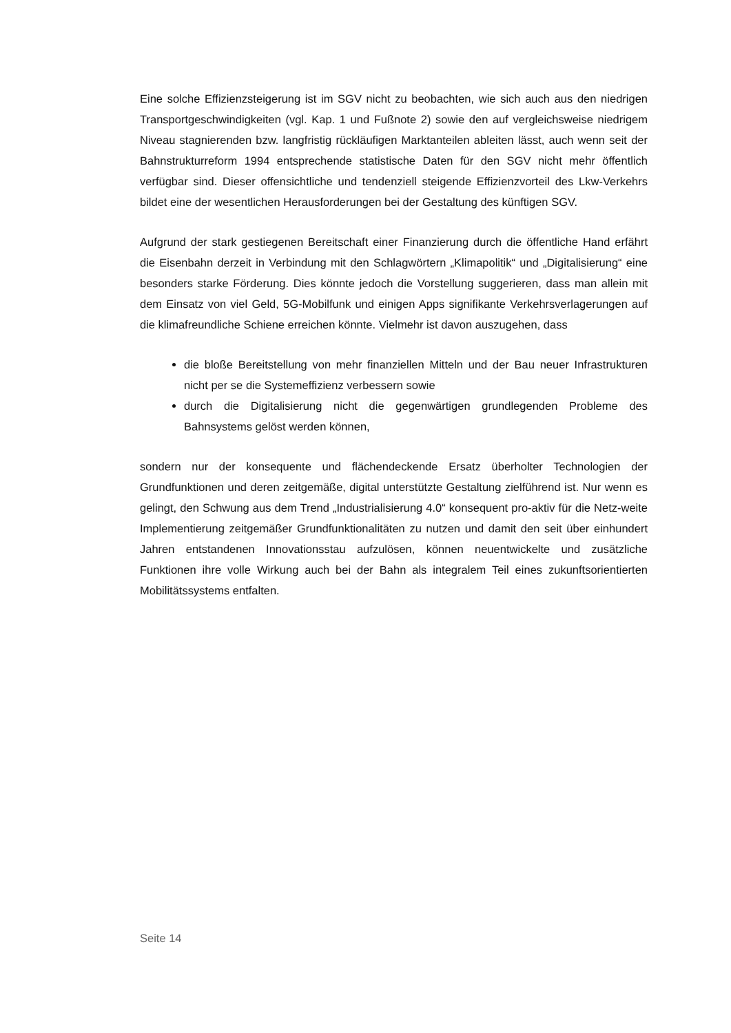Eine solche Effizienzsteigerung ist im SGV nicht zu beobachten, wie sich auch aus den niedrigen Transportgeschwindigkeiten (vgl. Kap. 1 und Fußnote 2) sowie den auf vergleichsweise niedrigem Niveau stagnierenden bzw. langfristig rückläufigen Marktanteilen ableiten lässt, auch wenn seit der Bahnstrukturreform 1994 entspre­chende statistische Daten für den SGV nicht mehr öffentlich verfügbar sind. Dieser offensichtliche und tendenziell steigende Effizienzvorteil des Lkw-Verkehrs bildet eine der wesentlichen Herausforderungen bei der Gestaltung des künftigen SGV.
Aufgrund der stark gestiegenen Bereitschaft einer Finanzierung durch die öffentli­che Hand erfährt die Eisenbahn derzeit in Verbindung mit den Schlagwörtern „Klimapolitik“ und „Digitalisierung“ eine besonders starke Förderung. Dies könnte jedoch die Vorstellung suggerieren, dass man allein mit dem Einsatz von viel Geld, 5G-Mobilfunk und einigen Apps signifikante Verkehrsverlagerungen auf die klima­freundliche Schiene erreichen könnte. Vielmehr ist davon auszugehen, dass
die bloße Bereitstellung von mehr finanziellen Mitteln und der Bau neuer Infrastrukturen nicht per se die Systemeffizienz verbessern sowie
durch die Digitalisierung nicht die gegenwärtigen grundlegenden Probleme des Bahnsystems gelöst werden können,
sondern nur der konsequente und flächendeckende Ersatz überholter Technologien der Grundfunktionen und deren zeitgemäße, digital unterstützte Gestaltung zielfüh­rend ist. Nur wenn es gelingt, den Schwung aus dem Trend „Industrialisierung 4.0“ konsequent pro-aktiv für die Netz-weite Implementierung zeitgemäßer Grundfunk­tionalitäten zu nutzen und damit den seit über einhundert Jahren entstandenen Innovationsstau aufzulösen, können neuentwickelte und zusätzliche Funktionen ihre volle Wirkung auch bei der Bahn als integralem Teil eines zukunftsorientierten Mobilitätssystems entfalten.
Seite 14